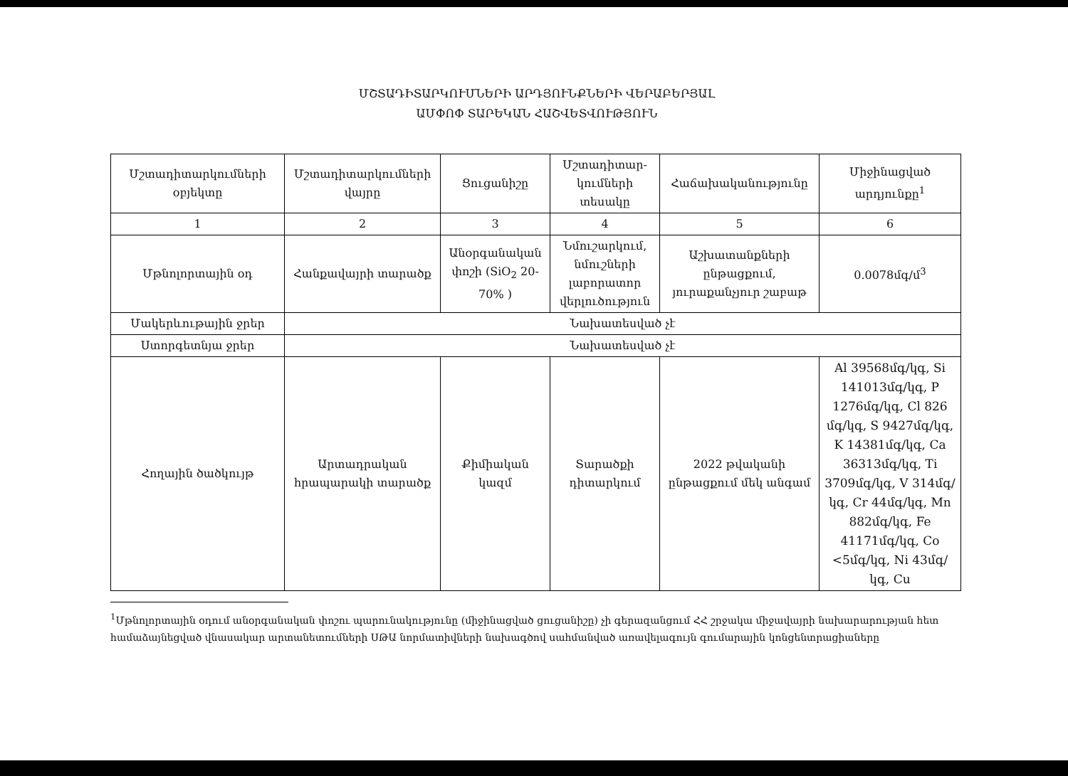ՄՇՏԱԴԻՏԱՐԿՈՒՄՆԵՐԻ ԱՐԴՅՈՒՆՔՆԵՐԻ ՎԵՐԱԲԵՐՅԱԼ
ԱՄՓՈՓ ՏԱՐԵԿԱՆ ՀԱՇՎԵՏՎՈՒԹՅՈՒՆ
| Մշտադիտարկումների օբյեկտը | Մշտադիտարկումների վայրը | Ցուցանիշը | Մշտադիտար-կումների տեսակը | Հաճախականությունը | Միջինացված արդյունքը<sup>1</sup> |
| --- | --- | --- | --- | --- | --- |
| 1 | 2 | 3 | 4 | 5 | 6 |
| Մթնոլորտային օդ | Հանքավայրի տարածք | Անօրգանական փոշի (SiO<sub>2</sub> 20-70% ) | Նմուշարկում, նմուշների լաբորատոր վերլուծություն | Աշխատանքների ընթացքում, յուրաքանչյուր շաբաթ | 0.0078մգ/մ<sup>3</sup> |
| Մակերևութային ջրեր | Նախատեսված չէ | | | | |
| Ստորգետնյա ջրեր | Նախատեսված չէ | | | | |
| Հողային ծածկույթ | Արտադրական հրապարակի տարածք | Քիմիական կազմ | Տարածքի դիտարկում | 2022 թվականի ընթացքում մեկ անգամ | Al 39568մգ/կգ, Si 141013մգ/կգ, P 1276մգ/կգ, Cl 826 մգ/կգ, S 9427մգ/կգ, K 14381մգ/կգ, Ca 36313մգ/կգ, Ti 3709մգ/կգ, V 314մգ/կգ, Cr 44մգ/կգ, Mn 882մգ/կգ, Fe 41171մգ/կգ, Co <5մգ/կգ, Ni 43մգ/կգ, Cu |
<sup>1</sup> Մթնոլորտային օդում անօրգանական փոշու պարունակությունը (միջինացված ցուցանիշը) չի գերազանցում ՀՀ շրջակա միջավայրի նախարարության հետ համաձայնեցված վնասակար արտանետումների ՍԹԱ նորմատիվների նախագծով սահմանված առավելագույն գումարային կոնցենտրացիաները